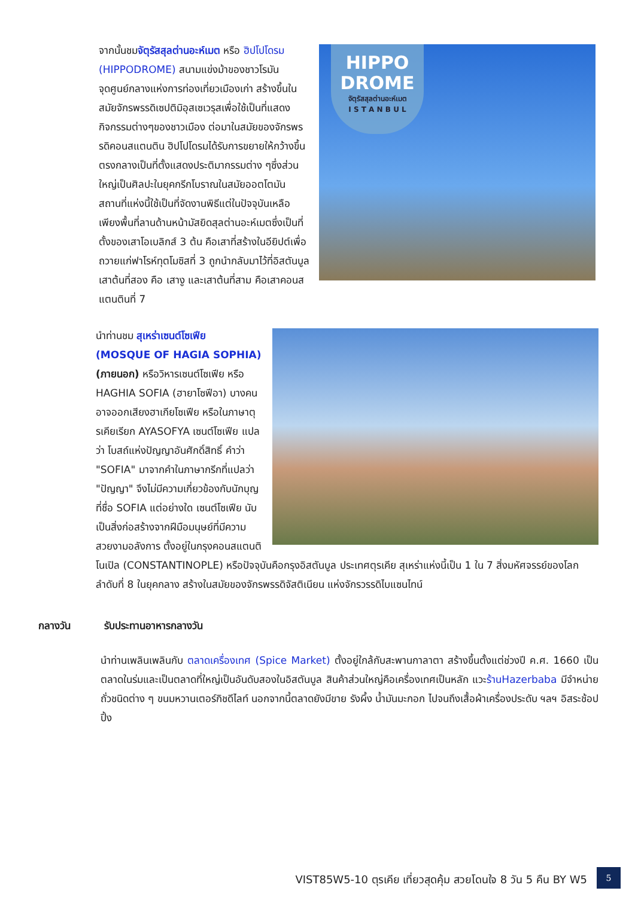HIPPO
DROME
จัตุรัสสุลต่านอะห์เมต
I S T A N B U L
จากนั้นชมจัตุรัสสุลต่านอะห์เมต หรือ ฮิปโปโดรม (HIPPODROME) สนามแข่งม้าของชาวโรมัน จุดศูนย์กลางแห่งการท่องเที่ยวเมืองเก่า สร้างขึ้นในสมัยจักรพรรดิเซปติมิอุสเซเวรุสเพื่อใช้เป็นที่แสดงกิจกรรมต่างๆของชาวเมือง ต่อมาในสมัยของจักรพรรดิคอนสแตนติน ฮิปโปโดรมได้รับการขยายให้กว้างขึ้นตรงกลางเป็นที่ตั้งแสดงประติมากรรมต่าง ๆซึ่งส่วนใหญ่เป็นศิลปะในยุคกรีกโบราณในสมัยออตโตมัน สถานที่แห่งนี้ใช้เป็นที่จัดงานพิธีแต่ในปัจจุบันเหลือเพียงพื้นที่ลานด้านหน้ามัสยิดสุลต่านอะห์เมตซึ่งเป็นที่ตั้งของเสาโอเบลิกส์ 3 ต้น คือเสาที่สร้างในอียิปต์เพื่อถวายแก่ฟาโรห์ทุตโมซิสที่ 3 ถูกนำกลับมาไว้ที่อิสตันบูลเสาต้นที่สอง คือ เสางู และเสาต้นที่สาม คือเสาคอนสแตนตินที่ 7
นำท่านชม สุเหร่าเซนต์โซเฟีย (MOSQUE OF HAGIA SOPHIA) (ภายนอก) หรือวิหารเซนต์โซเฟีย หรือ HAGHIA SOFIA (ฮายาโซฟีอา) บางคนอาจออกเสียงฮาเกียโซเฟีย หรือในภาษาตุรเคียเรียก AYASOFYA เซนต์โซเฟีย แปลว่า โบสถ์แห่งปัญญาอันศักดิ์สิทธิ์ คำว่า "SOFIA" มาจากคำในภาษากรีกที่แปลว่า "ปัญญา" จึงไม่มีความเกี่ยวข้องกับนักบุญที่ชื่อ SOFIA แต่อย่างใด เซนต์โซเฟีย นับเป็นสิ่งก่อสร้างจากฝีมือมนุษย์ที่มีความสวยงามอลังการ ตั้งอยู่ในกรุงคอนสแตนติโนเปิล (CONSTANTINOPLE) หรือปัจจุบันคือกรุงอิสตันบูล ประเทศตุรเคีย สุเหร่าแห่งนี้เป็น 1 ใน 7 สิ่งมหัศจรรย์ของโลกลำดับที่ 8 ในยุคกลาง สร้างในสมัยของจักรพรรดิจัสติเนียน แห่งจักรวรรดิไบแซนไทน์
กลางวัน รับประทานอาหารกลางวัน
นำท่านเพลินเพลินกับ ตลาดเครื่องเทศ (Spice Market) ตั้งอยู่ใกล้กับสะพานกาลาตา สร้างขึ้นตั้งแต่ช่วงปี ค.ศ. 1660 เป็นตลาดในร่มและเป็นตลาดที่ใหญ่เป็นอันดับสองในอิสตันบูล สินค้าส่วนใหญ่คือเครื่องเทศเป็นหลัก แวะร้านHazerbaba มีจำหน่ายถั่วชนิดต่าง ๆ ขนมหวานเตอร์กิชดีไลท์ นอกจากนี้ตลาดยังมีขาย รังผึ้ง น้ำมันมะกอก ไปจนถึงเสื้อผ้าเครื่องประดับ ฯลฯ อิสระช้อปปิ้ง
VIST85W5-10 ตุรเคีย เที่ยวสุดคุ้ม สวยโดนใจ 8 วัน 5 คืน BY W5
5